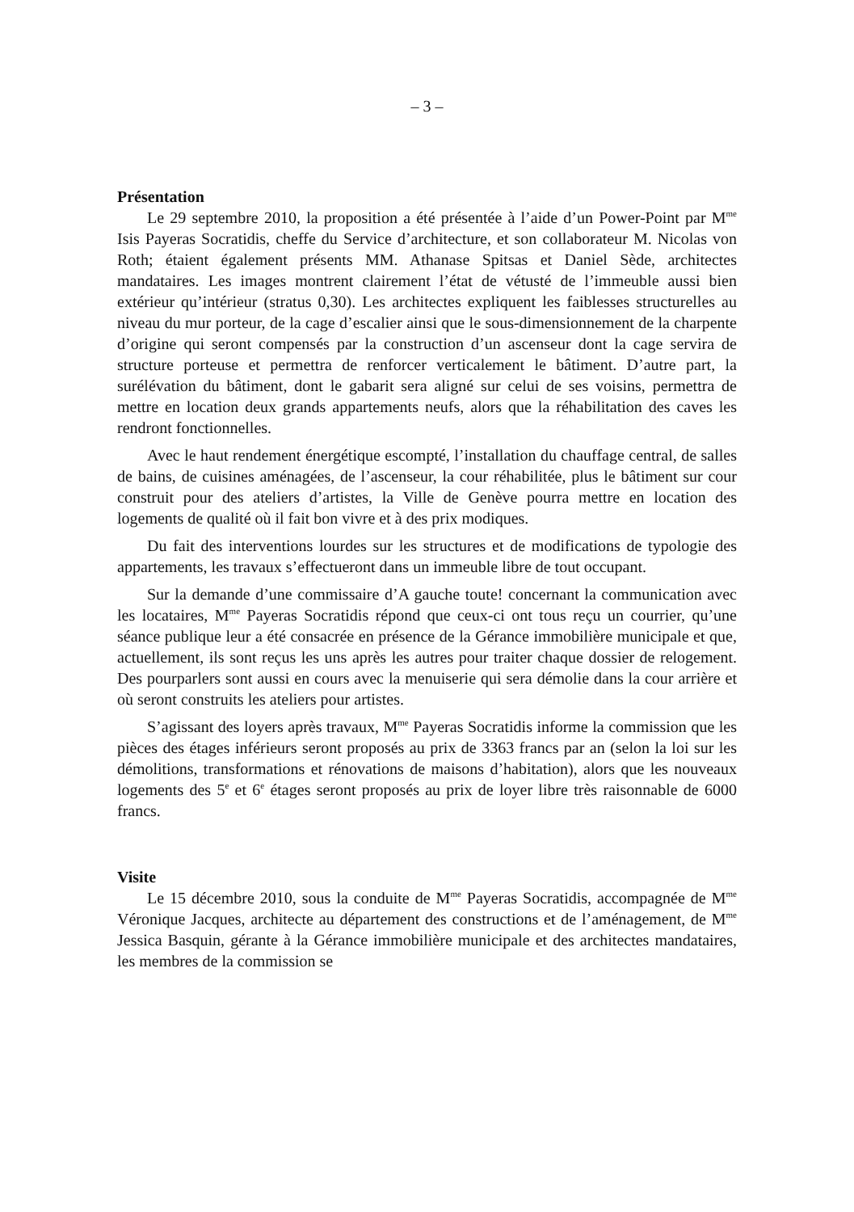– 3 –
Présentation
Le 29 septembre 2010, la proposition a été présentée à l’aide d’un Power-Point par M<sup>me</sup> Isis Payeras Socratidis, cheffe du Service d’architecture, et son collaborateur M. Nicolas von Roth; étaient également présents MM. Athanase Spitsas et Daniel Sède, architectes mandataires. Les images montrent clairement l’état de vétusté de l’immeuble aussi bien extérieur qu’intérieur (stratus 0,30). Les architectes expliquent les faiblesses structurelles au niveau du mur porteur, de la cage d’escalier ainsi que le sous-dimensionnement de la charpente d’origine qui seront compensés par la construction d’un ascenseur dont la cage servira de structure porteuse et permettra de renforcer verticalement le bâtiment. D’autre part, la surélévation du bâtiment, dont le gabarit sera aligné sur celui de ses voisins, permettra de mettre en location deux grands appartements neufs, alors que la réhabilitation des caves les rendront fonctionnelles.
Avec le haut rendement énergétique escompté, l’installation du chauffage central, de salles de bains, de cuisines aménagées, de l’ascenseur, la cour réhabilitée, plus le bâtiment sur cour construit pour des ateliers d’artistes, la Ville de Genève pourra mettre en location des logements de qualité où il fait bon vivre et à des prix modiques.
Du fait des interventions lourdes sur les structures et de modifications de typologie des appartements, les travaux s’effectueront dans un immeuble libre de tout occupant.
Sur la demande d’une commissaire d’A gauche toute! concernant la communication avec les locataires, M<sup>me</sup> Payeras Socratidis répond que ceux-ci ont tous reçu un courrier, qu’une séance publique leur a été consacrée en présence de la Gérance immobilière municipale et que, actuellement, ils sont reçus les uns après les autres pour traiter chaque dossier de relogement. Des pourparlers sont aussi en cours avec la menuiserie qui sera démolie dans la cour arrière et où seront construits les ateliers pour artistes.
S’agissant des loyers après travaux, M<sup>me</sup> Payeras Socratidis informe la commission que les pièces des étages inférieurs seront proposés au prix de 3363 francs par an (selon la loi sur les démolitions, transformations et rénovations de maisons d’habitation), alors que les nouveaux logements des 5<sup>e</sup> et 6<sup>e</sup> étages seront proposés au prix de loyer libre très raisonnable de 6000 francs.
Visite
Le 15 décembre 2010, sous la conduite de M<sup>me</sup> Payeras Socratidis, accompagnée de M<sup>me</sup> Véronique Jacques, architecte au département des constructions et de l’aménagement, de M<sup>me</sup> Jessica Basquin, gérante à la Gérance immobilière municipale et des architectes mandataires, les membres de la commission se